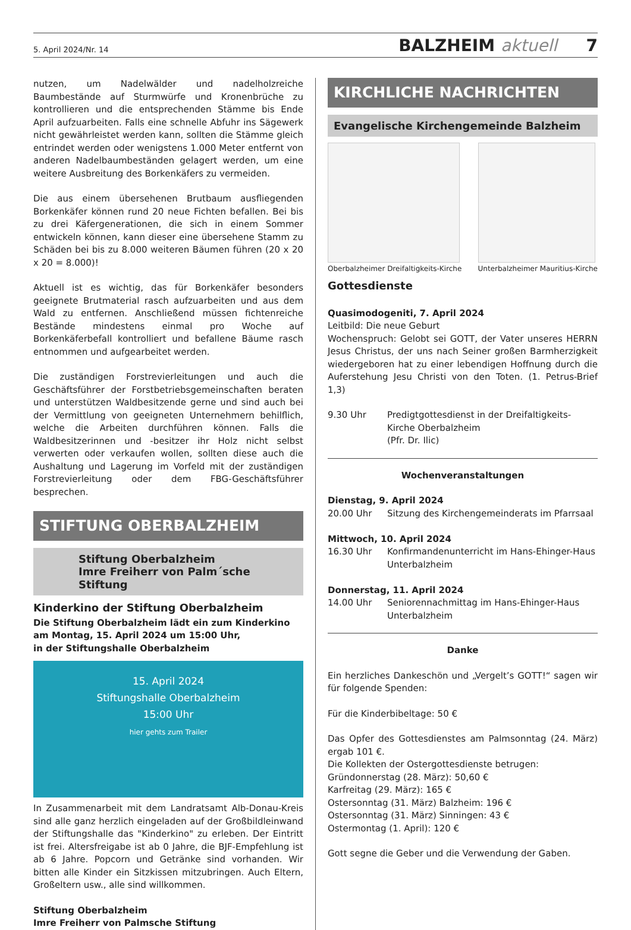5. April 2024/Nr. 14 BALZHEIM aktuell 7
nutzen, um Nadelwälder und nadelholzreiche Baumbestände auf Sturmwürfe und Kronenbrüche zu kontrollieren und die entsprechenden Stämme bis Ende April aufzuarbeiten. Falls eine schnelle Abfuhr ins Sägewerk nicht gewährleistet werden kann, sollten die Stämme gleich entrindet werden oder wenigstens 1.000 Meter entfernt von anderen Nadelbaumbeständen gelagert werden, um eine weitere Ausbreitung des Borkenkäfers zu vermeiden.
Die aus einem übersehenen Brutbaum ausfliegenden Borkenkäfer können rund 20 neue Fichten befallen. Bei bis zu drei Käfergenerationen, die sich in einem Sommer entwickeln können, kann dieser eine übersehene Stamm zu Schäden bei bis zu 8.000 weiteren Bäumen führen (20 x 20 x 20 = 8.000)!
Aktuell ist es wichtig, das für Borkenkäfer besonders geeignete Brutmaterial rasch aufzuarbeiten und aus dem Wald zu entfernen. Anschließend müssen fichtenreiche Bestände mindestens einmal pro Woche auf Borkenkäferbefall kontrolliert und befallene Bäume rasch entnommen und aufgearbeitet werden.
Die zuständigen Forstrevierleitungen und auch die Geschäftsführer der Forstbetriebsgemeinschaften beraten und unterstützen Waldbesitzende gerne und sind auch bei der Vermittlung von geeigneten Unternehmern behilflich, welche die Arbeiten durchführen können. Falls die Waldbesitzerinnen und -besitzer ihr Holz nicht selbst verwerten oder verkaufen wollen, sollten diese auch die Aushaltung und Lagerung im Vorfeld mit der zuständigen Forstrevierleitung oder dem FBG-Geschäftsführer besprechen.
STIFTUNG OBERBALZHEIM
Stiftung Oberbalzheim
Imre Freiherr von Palm´sche Stiftung
Kinderkino der Stiftung Oberbalzheim
Die Stiftung Oberbalzheim lädt ein zum Kinderkino
am Montag, 15. April 2024 um 15:00 Uhr,
in der Stiftungshalle Oberbalzheim
15. April 2024
Stiftungshalle Oberbalzheim
15:00 Uhr
hier gehts zum Trailer
In Zusammenarbeit mit dem Landratsamt Alb-Donau-Kreis sind alle ganz herzlich eingeladen auf der Großbildleinwand der Stiftungshalle das "Kinderkino" zu erleben. Der Eintritt ist frei. Altersfreigabe ist ab 0 Jahre, die BJF-Empfehlung ist ab 6 Jahre. Popcorn und Getränke sind vorhanden. Wir bitten alle Kinder ein Sitzkissen mitzubringen. Auch Eltern, Großeltern usw., alle sind willkommen.
Stiftung Oberbalzheim
Imre Freiherr von Palmsche Stiftung
KIRCHLICHE NACHRICHTEN
Evangelische Kirchengemeinde Balzheim
Oberbalzheimer Dreifaltigkeits-Kirche
Unterbalzheimer Mauritius-Kirche
Gottesdienste
Quasimodogeniti, 7. April 2024
Leitbild: Die neue Geburt
Wochenspruch: Gelobt sei GOTT, der Vater unseres HERRN Jesus Christus, der uns nach Seiner großen Barmherzigkeit wiedergeboren hat zu einer lebendigen Hoffnung durch die Auferstehung Jesu Christi von den Toten. (1. Petrus-Brief 1,3)
9.30 Uhr Predigtgottesdienst in der Dreifaltigkeits-Kirche Oberbalzheim
(Pfr. Dr. Ilic)
Wochenveranstaltungen
Dienstag, 9. April 2024
20.00 Uhr Sitzung des Kirchengemeinderats im Pfarrsaal
Mittwoch, 10. April 2024
16.30 Uhr Konfirmandenunterricht im Hans-Ehinger-Haus Unterbalzheim
Donnerstag, 11. April 2024
14.00 Uhr Seniorennachmittag im Hans-Ehinger-Haus Unterbalzheim
Danke
Ein herzliches Dankeschön und „Vergelt’s GOTT!“ sagen wir für folgende Spenden:
Für die Kinderbibeltage: 50 €
Das Opfer des Gottesdienstes am Palmsonntag (24. März) ergab 101 €.
Die Kollekten der Ostergottesdienste betrugen:
Gründonnerstag (28. März): 50,60 €
Karfreitag (29. März): 165 €
Ostersonntag (31. März) Balzheim: 196 €
Ostersonntag (31. März) Sinningen: 43 €
Ostermontag (1. April): 120 €
Gott segne die Geber und die Verwendung der Gaben.